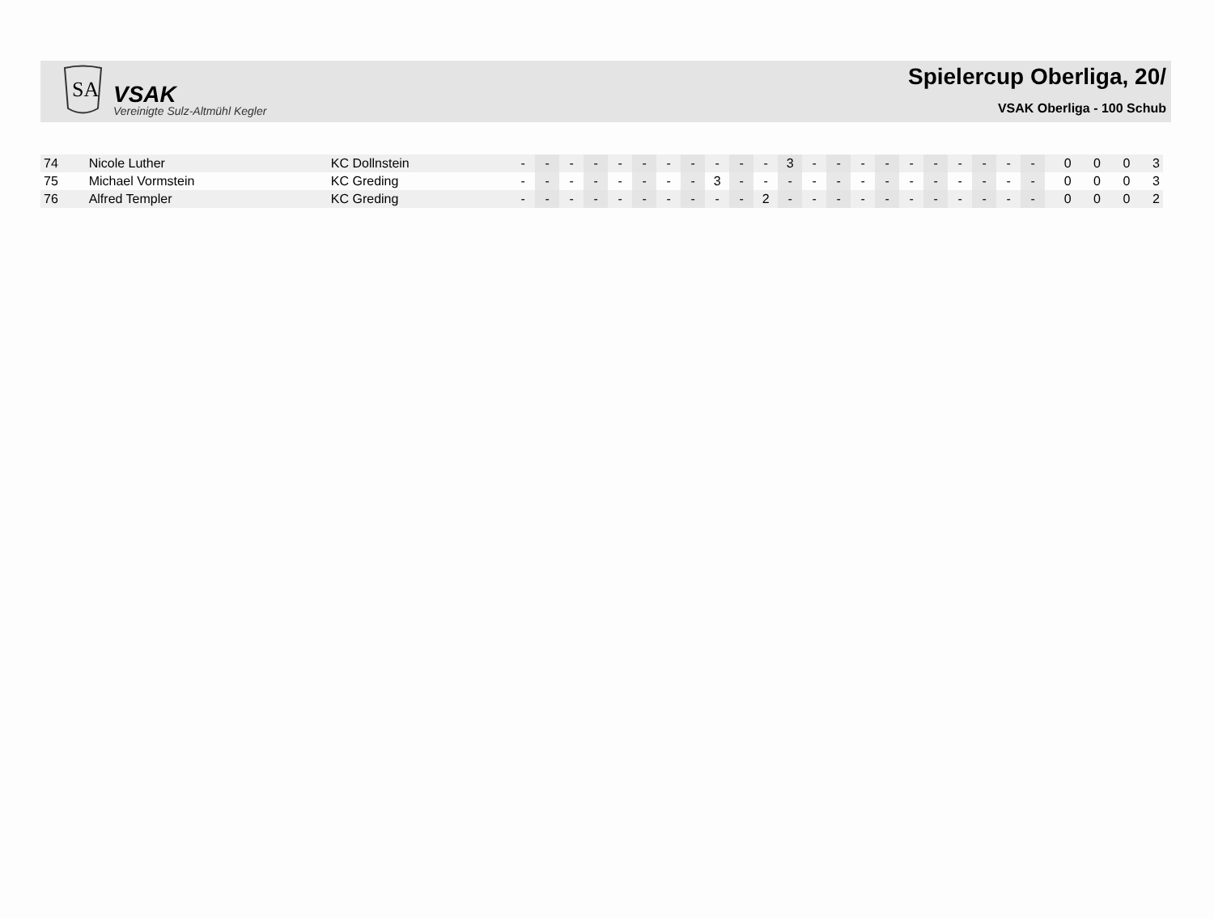SA
VSAK
Vereinigte Sulz-Altmühl Kegler
Spielercup Oberliga, 20/
VSAK Oberliga - 100 Schub
| 74 | Nicole Luther | KC Dollnstein | - | - | - | - | - | - | - | - | - | - | - | 3 | - | - | - | - | - | - | - | - | - | - | 0 | 0 | 0 | 3 |
| 75 | Michael Vormstein | KC Greding | - | - | - | - | - | - | - | - | 3 | - | - | - | - | - | - | - | - | - | - | - | - | - | 0 | 0 | 0 | 3 |
| 76 | Alfred Templer | KC Greding | - | - | - | - | - | - | - | - | - | - | 2 | - | - | - | - | - | - | - | - | - | - | - | 0 | 0 | 0 | 2 |